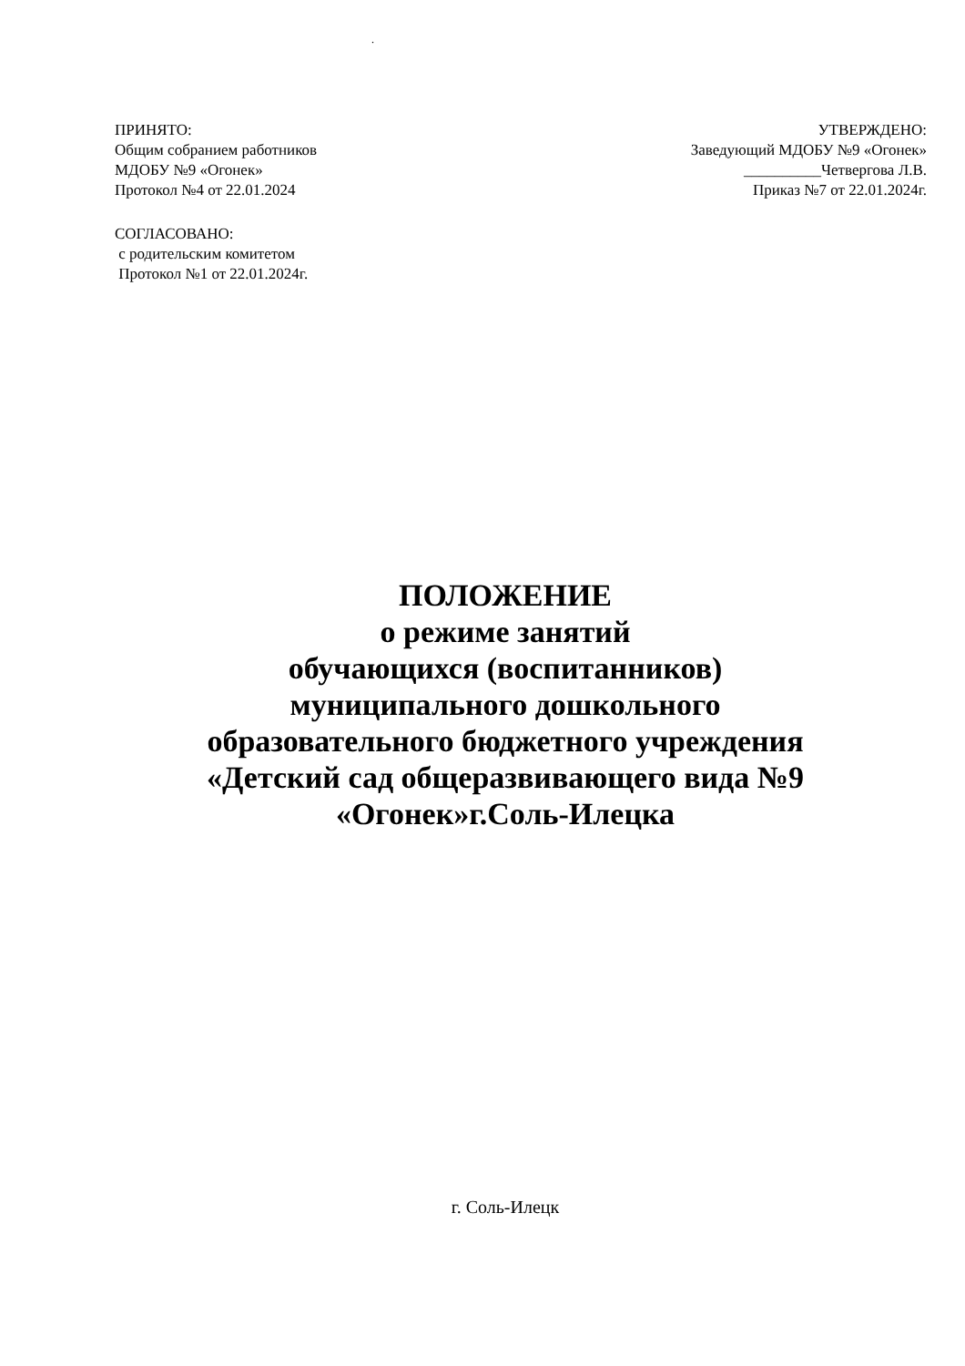.
ПРИНЯТО:
Общим собранием работников
МДОБУ №9 «Огонек»
Протокол №4 от 22.01.2024
УТВЕРЖДЕНО:
Заведующий МДОБУ №9 «Огонек»
__________Четвергова Л.В.
Приказ №7 от 22.01.2024г.
СОГЛАСОВАНО:
с родительским комитетом
Протокол №1 от 22.01.2024г.
ПОЛОЖЕНИЕ
о режиме занятий
обучающихся (воспитанников)
муниципального дошкольного
образовательного бюджетного учреждения
«Детский сад общеразвивающего вида №9
«Огонек»г.Соль-Илецка
г. Соль-Илецк